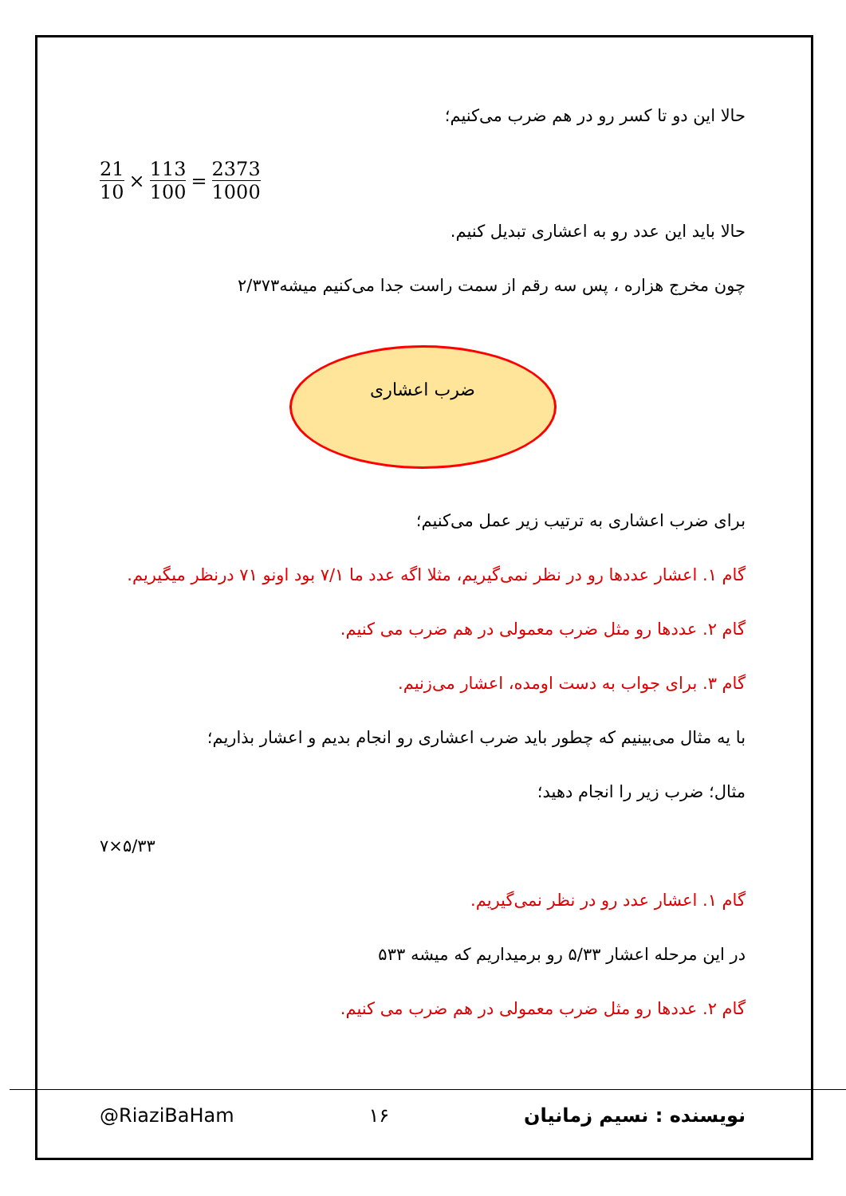حالا این دو تا کسر رو در هم ضرب می‌کنیم؛
21 10 × 113 100 = 2373 1000
حالا باید این عدد رو به اعشاری تبدیل کنیم.
چون مخرج هزاره ، پس سه رقم از سمت راست جدا می‌کنیم میشه۲/۳۷۳
ضرب اعشاری
برای ضرب اعشاری به ترتیب زیر عمل می‌کنیم؛
گام ۱. اعشار عددها رو در نظر نمی‌گیریم، مثلا اگه عدد ما ۷/۱ بود اونو ۷۱ درنظر میگیریم.
گام ۲. عددها رو مثل ضرب معمولی در هم ضرب می کنیم.
گام ۳. برای جواب به دست اومده، اعشار می‌زنیم.
با یه مثال می‌بینیم که چطور باید ضرب اعشاری رو انجام بدیم و اعشار بذاریم؛
مثال؛ ضرب زیر را انجام دهید؛
۷×۵/۳۳
گام ۱. اعشار عدد رو در نظر نمی‌گیریم.
در این مرحله اعشار ۵/۳۳ رو برمیداریم که میشه ۵۳۳
گام ۲. عددها رو مثل ضرب معمولی در هم ضرب می کنیم.
@RiaziBaHam ۱۶ نویسنده : نسیم زمانیان